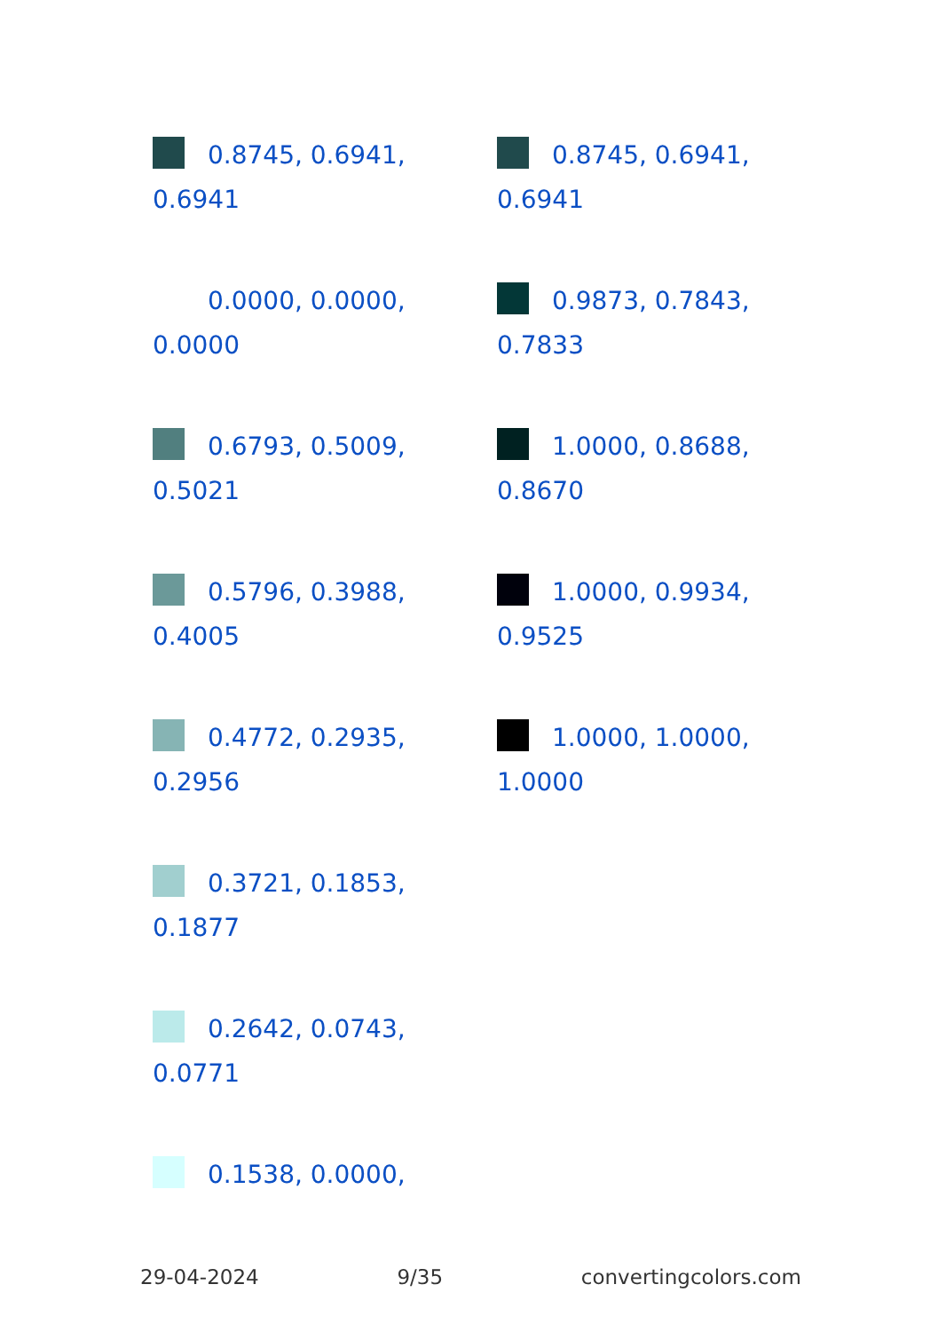0.8745, 0.6941, 0.6941
0.0000, 0.0000, 0.0000
0.6793, 0.5009, 0.5021
0.5796, 0.3988, 0.4005
0.4772, 0.2935, 0.2956
0.3721, 0.1853, 0.1877
0.2642, 0.0743, 0.0771
0.1538, 0.0000,
0.8745, 0.6941, 0.6941
0.9873, 0.7843, 0.7833
1.0000, 0.8688, 0.8670
1.0000, 0.9934, 0.9525
1.0000, 1.0000, 1.0000
29-04-2024 9/35 convertingcolors.com